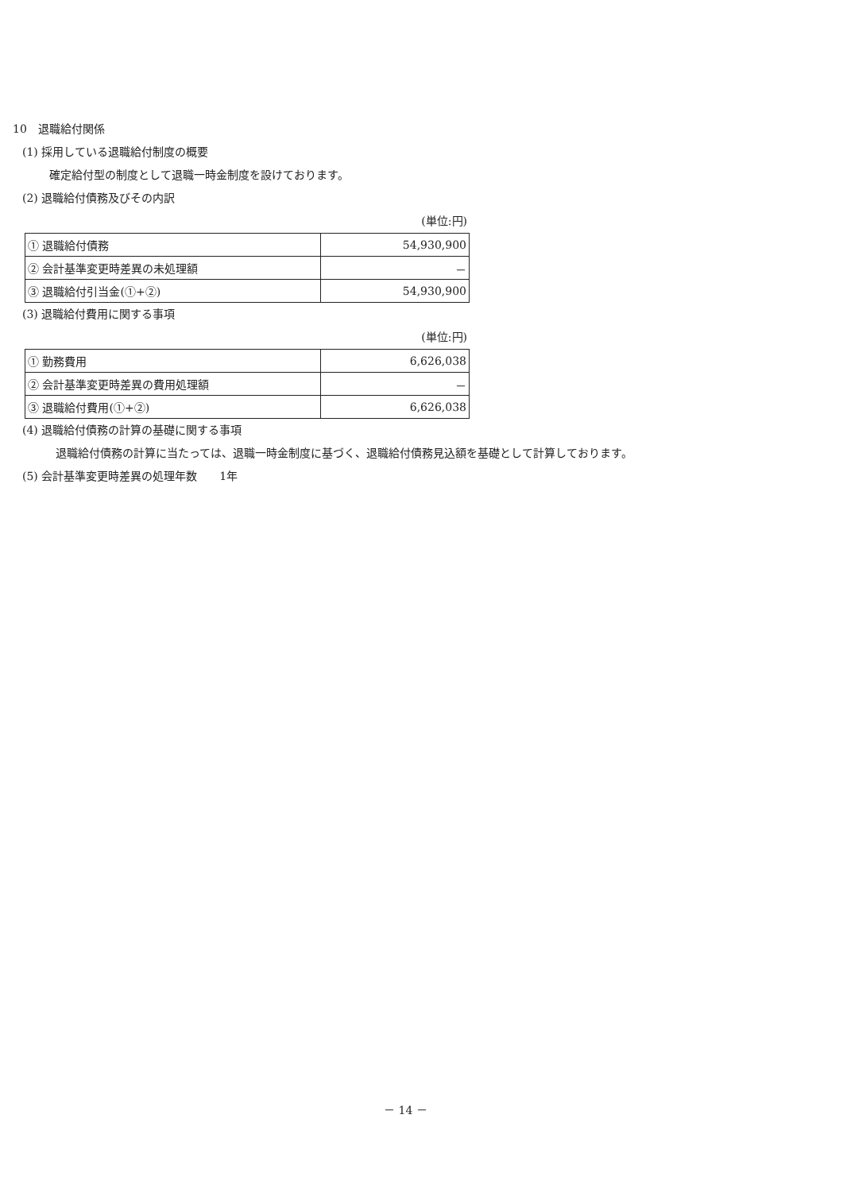10　退職給付関係
(1) 採用している退職給付制度の概要
確定給付型の制度として退職一時金制度を設けております。
(2) 退職給付債務及びその内訳
(単位:円)
| ① 退職給付債務 | 54,930,900 |
| ② 会計基準変更時差異の未処理額 | － |
| ③ 退職給付引当金(①+②) | 54,930,900 |
(3) 退職給付費用に関する事項
(単位:円)
| ① 勤務費用 | 6,626,038 |
| ② 会計基準変更時差異の費用処理額 | － |
| ③ 退職給付費用(①+②) | 6,626,038 |
(4) 退職給付債務の計算の基礎に関する事項
退職給付債務の計算に当たっては、退職一時金制度に基づく、退職給付債務見込額を基礎として計算しております。
(5) 会計基準変更時差異の処理年数　　1年
－ 14 －